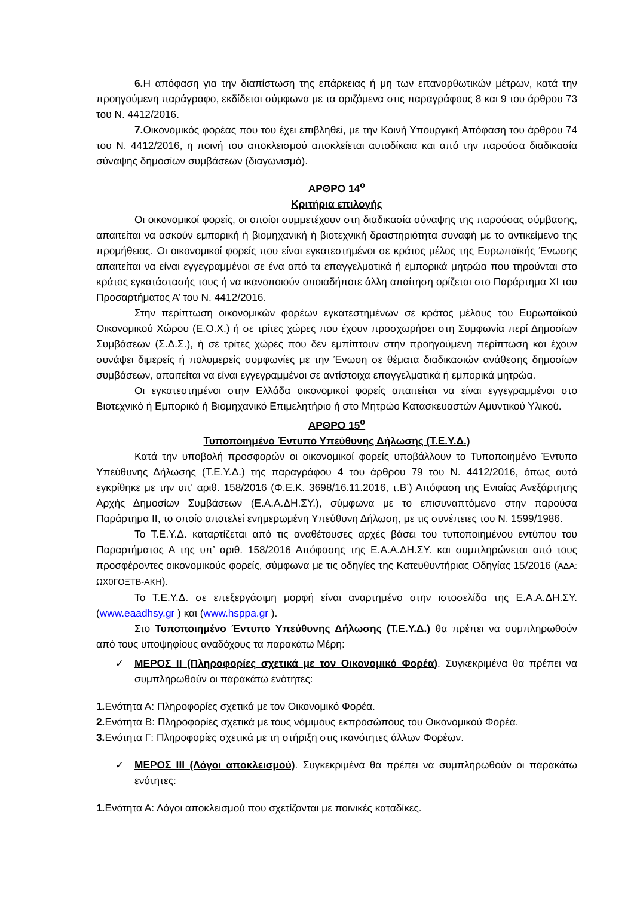6. Η απόφαση για την διαπίστωση της επάρκειας ή μη των επανορθωτικών μέτρων, κατά την προηγούμενη παράγραφο, εκδίδεται σύμφωνα με τα οριζόμενα στις παραγράφους 8 και 9 του άρθρου 73 του Ν. 4412/2016.
7. Οικονομικός φορέας που του έχει επιβληθεί, με την Κοινή Υπουργική Απόφαση του άρθρου 74 του Ν. 4412/2016, η ποινή του αποκλεισμού αποκλείεται αυτοδίκαια και από την παρούσα διαδικασία σύναψης δημοσίων συμβάσεων (διαγωνισμό).
ΑΡΘΡΟ 14<sup>ο</sup>
Κριτήρια επιλογής
Οι οικονομικοί φορείς, οι οποίοι συμμετέχουν στη διαδικασία σύναψης της παρούσας σύμβασης, απαιτείται να ασκούν εμπορική ή βιομηχανική ή βιοτεχνική δραστηριότητα συναφή με το αντικείμενο της προμήθειας. Οι οικονομικοί φορείς που είναι εγκατεστημένοι σε κράτος μέλος της Ευρωπαϊκής Ένωσης απαιτείται να είναι εγγεγραμμένοι σε ένα από τα επαγγελματικά ή εμπορικά μητρώα που τηρούνται στο κράτος εγκατάστασής τους ή να ικανοποιούν οποιαδήποτε άλλη απαίτηση ορίζεται στο Παράρτημα XI του Προσαρτήματος Α’ του Ν. 4412/2016.
Στην περίπτωση οικονομικών φορέων εγκατεστημένων σε κράτος μέλους του Ευρωπαϊκού Οικονομικού Χώρου (Ε.Ο.Χ.) ή σε τρίτες χώρες που έχουν προσχωρήσει στη Συμφωνία περί Δημοσίων Συμβάσεων (Σ.Δ.Σ.), ή σε τρίτες χώρες που δεν εμπίπτουν στην προηγούμενη περίπτωση και έχουν συνάψει διμερείς ή πολυμερείς συμφωνίες με την Ένωση σε θέματα διαδικασιών ανάθεσης δημοσίων συμβάσεων, απαιτείται να είναι εγγεγραμμένοι σε αντίστοιχα επαγγελματικά ή εμπορικά μητρώα.
Οι εγκατεστημένοι στην Ελλάδα οικονομικοί φορείς απαιτείται να είναι εγγεγραμμένοι στο Βιοτεχνικό ή Εμπορικό ή Βιομηχανικό Επιμελητήριο ή στο Μητρώο Κατασκευαστών Αμυντικού Υλικού.
ΑΡΘΡΟ 15<sup>ο</sup>
Τυποποιημένο Έντυπο Υπεύθυνης Δήλωσης (Τ.Ε.Υ.Δ.)
Κατά την υποβολή προσφορών οι οικονομικοί φορείς υποβάλλουν το Τυποποιημένο Έντυπο Υπεύθυνης Δήλωσης (Τ.Ε.Υ.Δ.) της παραγράφου 4 του άρθρου 79 του Ν. 4412/2016, όπως αυτό εγκρίθηκε με την υπ' αριθ. 158/2016 (Φ.Ε.Κ. 3698/16.11.2016, τ.Β’) Απόφαση της Ενιαίας Ανεξάρτητης Αρχής Δημοσίων Συμβάσεων (Ε.Α.Α.ΔΗ.ΣΥ.), σύμφωνα με το επισυναπτόμενο στην παρούσα Παράρτημα ΙΙ, το οποίο αποτελεί ενημερωμένη Υπεύθυνη Δήλωση, με τις συνέπειες του Ν. 1599/1986.
Το Τ.Ε.Υ.Δ. καταρτίζεται από τις αναθέτουσες αρχές βάσει του τυποποιημένου εντύπου του Παραρτήματος Α της υπ’ αριθ. 158/2016 Απόφασης της Ε.Α.Α.ΔΗ.ΣΥ. και συμπληρώνεται από τους προσφέροντες οικονομικούς φορείς, σύμφωνα με τις οδηγίες της Κατευθυντήριας Οδηγίας 15/2016 (ΑΔΑ: ΩΧ0ΓΟΞΤΒ-ΑΚΗ).
Το Τ.Ε.Υ.Δ. σε επεξεργάσιμη μορφή είναι αναρτημένο στην ιστοσελίδα της Ε.Α.Α.ΔΗ.ΣΥ. (www.eaadhsy.gr ) και (www.hsppa.gr ).
Στο Τυποποιημένο Έντυπο Υπεύθυνης Δήλωσης (Τ.Ε.Υ.Δ.) θα πρέπει να συμπληρωθούν από τους υποψηφίους αναδόχους τα παρακάτω Μέρη:
✓ ΜΕΡΟΣ ΙΙ (Πληροφορίες σχετικά με τον Οικονομικό Φορέα). Συγκεκριμένα θα πρέπει να συμπληρωθούν οι παρακάτω ενότητες:
1. Ενότητα Α: Πληροφορίες σχετικά με τον Οικονομικό Φορέα.
2. Ενότητα Β: Πληροφορίες σχετικά με τους νόμιμους εκπροσώπους του Οικονομικού Φορέα.
3. Ενότητα Γ: Πληροφορίες σχετικά με τη στήριξη στις ικανότητες άλλων Φορέων.
✓ ΜΕΡΟΣ ΙΙΙ (Λόγοι αποκλεισμού). Συγκεκριμένα θα πρέπει να συμπληρωθούν οι παρακάτω ενότητες:
1. Ενότητα Α: Λόγοι αποκλεισμού που σχετίζονται με ποινικές καταδίκες.